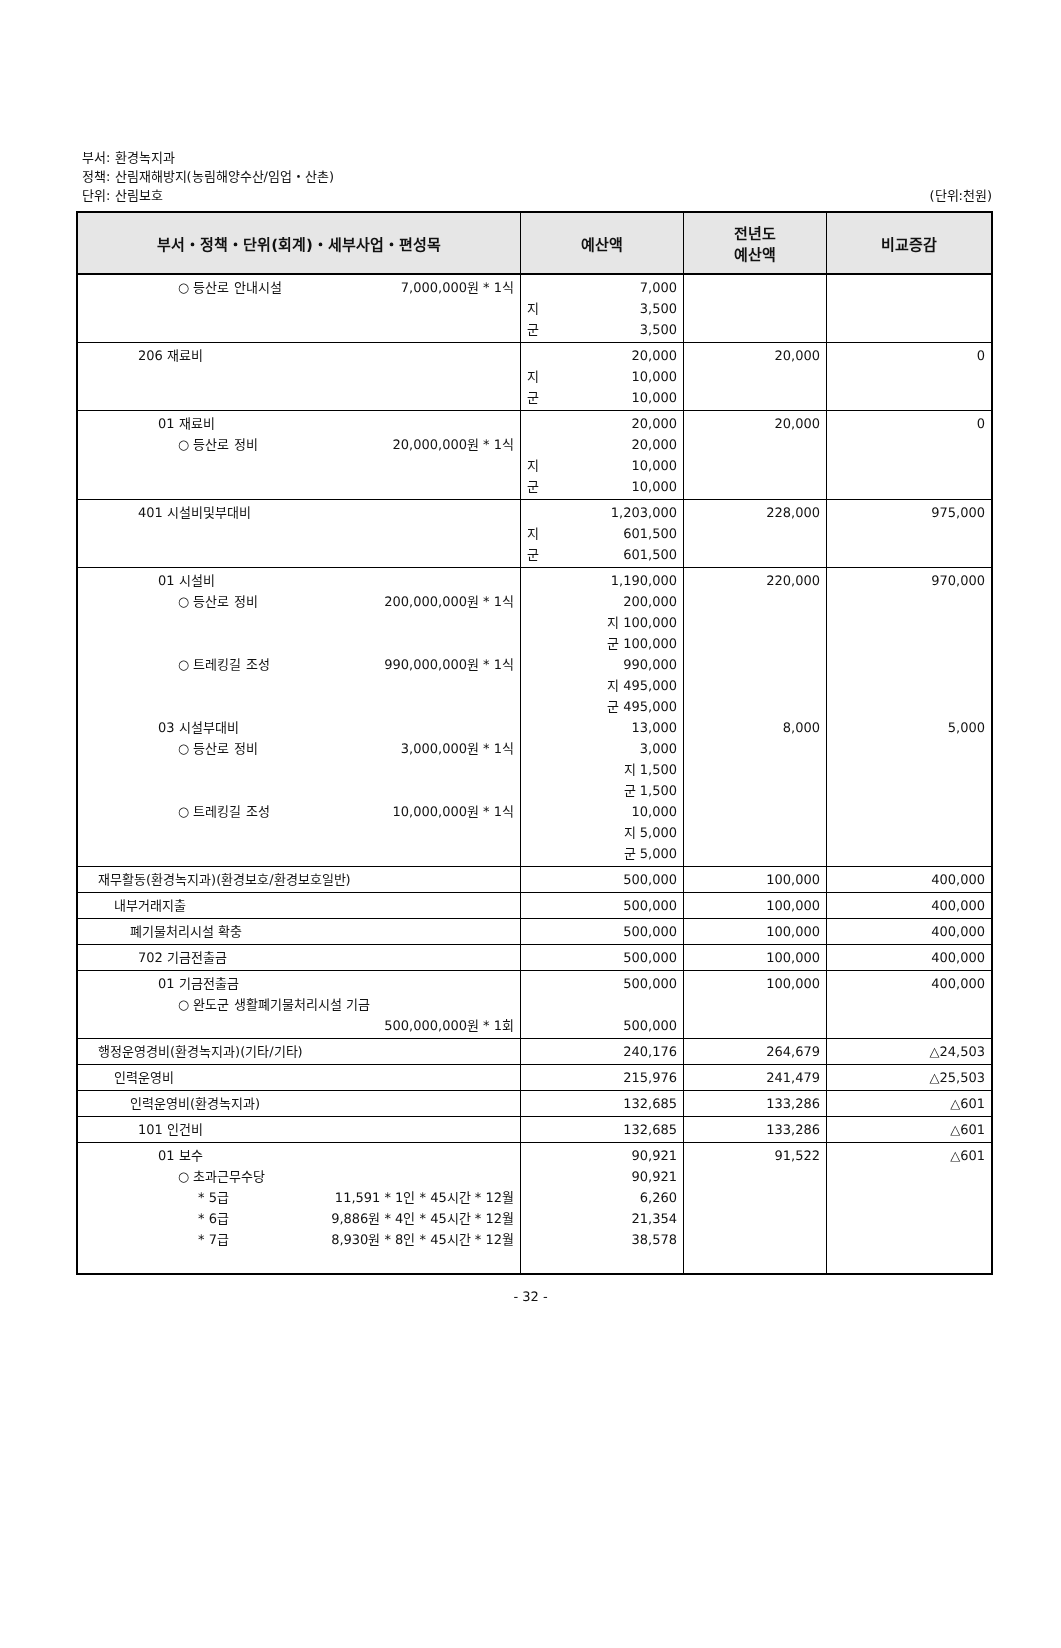부서: 환경녹지과
정책: 산림재해방지(농림해양수산/임업・산촌)
단위: 산림보호 (단위:천원)
| 부서・정책・단위(회계)・세부사업・편성목 | 예산액 | 전년도 예산액 | 비교증감 |
| --- | --- | --- | --- |
| ○ 등산로 안내시설 7,000,000원 * 1식 | 7,000 지 군 3,500 3,500 | | |
| 206 재료비 | 20,000 지 군 10,000 10,000 | 20,000 | 0 |
| 01 재료비 ○ 등산로 정비 20,000,000원 * 1식 | 20,000 20,000 지 군 10,000 10,000 | 20,000 | 0 |
| 401 시설비및부대비 | 1,203,000 지 군 601,500 601,500 | 228,000 | 975,000 |
| 01 시설비 ○ 등산로 정비 200,000,000원 * 1식 ○ 트레킹길 조성 990,000,000원 * 1식 03 시설부대비 ○ 등산로 정비 3,000,000원 * 1식 ○ 트레킹길 조성 10,000,000원 * 1식 | 1,190,000 200,000 지 100,000 군 100,000 990,000 지 495,000 군 495,000 13,000 3,000 지 1,500 군 1,500 10,000 지 5,000 군 5,000 | 220,000 8,000 | 970,000 5,000 |
| 재무활동(환경녹지과)(환경보호/환경보호일반) | 500,000 | 100,000 | 400,000 |
| 내부거래지출 | 500,000 | 100,000 | 400,000 |
| 폐기물처리시설 확충 | 500,000 | 100,000 | 400,000 |
| 702 기금전출금 | 500,000 | 100,000 | 400,000 |
| 01 기금전출금 ○ 완도군 생활폐기물처리시설 기금 500,000,000원 * 1회 | 500,000 500,000 | 100,000 | 400,000 |
| 행정운영경비(환경녹지과)(기타/기타) | 240,176 | 264,679 | △24,503 |
| 인력운영비 | 215,976 | 241,479 | △25,503 |
| 인력운영비(환경녹지과) | 132,685 | 133,286 | △601 |
| 101 인건비 | 132,685 | 133,286 | △601 |
| 01 보수 ○ 초과근무수당 * 5급 11,591 * 1인 * 45시간 * 12월 * 6급 9,886원 * 4인 * 45시간 * 12월 * 7급 8,930원 * 8인 * 45시간 * 12월 | 90,921 90,921 6,260 21,354 38,578 | 91,522 | △601 |
- 32 -